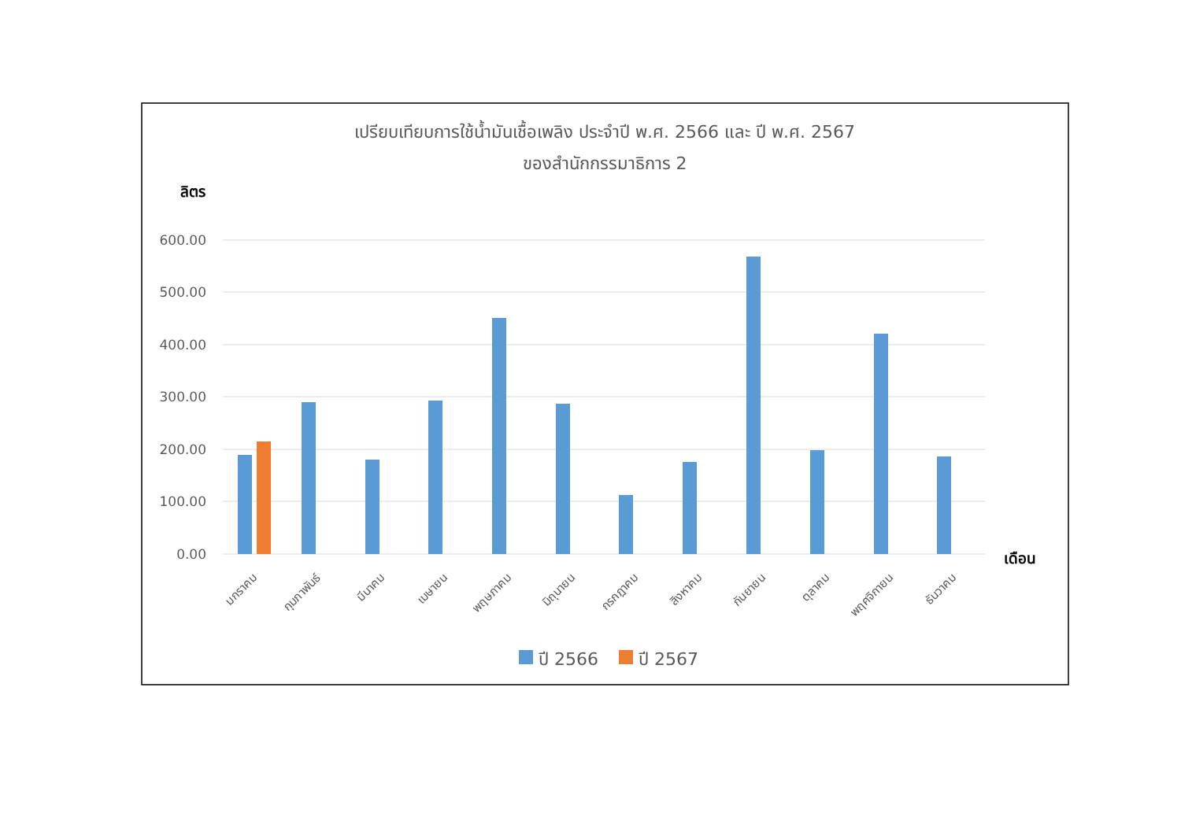เปรียบเทียบการใช้น้ำมันเชื้อเพลิง ประจำปี พ.ศ. 2566 และ ปี พ.ศ. 2567
ของสำนักกรรมาธิการ 2
ลิตร
600.00
500.00
400.00
300.00
200.00
100.00
0.00
เดือน
มกราคม
กุมภาพันธ์
มีนาคม
เมษายน
พฤษภาคม
มิถุนายน
กรกฎาคม
สิงหาคม
กันยายน
ตุลาคม
พฤศจิกายน
ธันวาคม
ปี 2566
ปี 2567